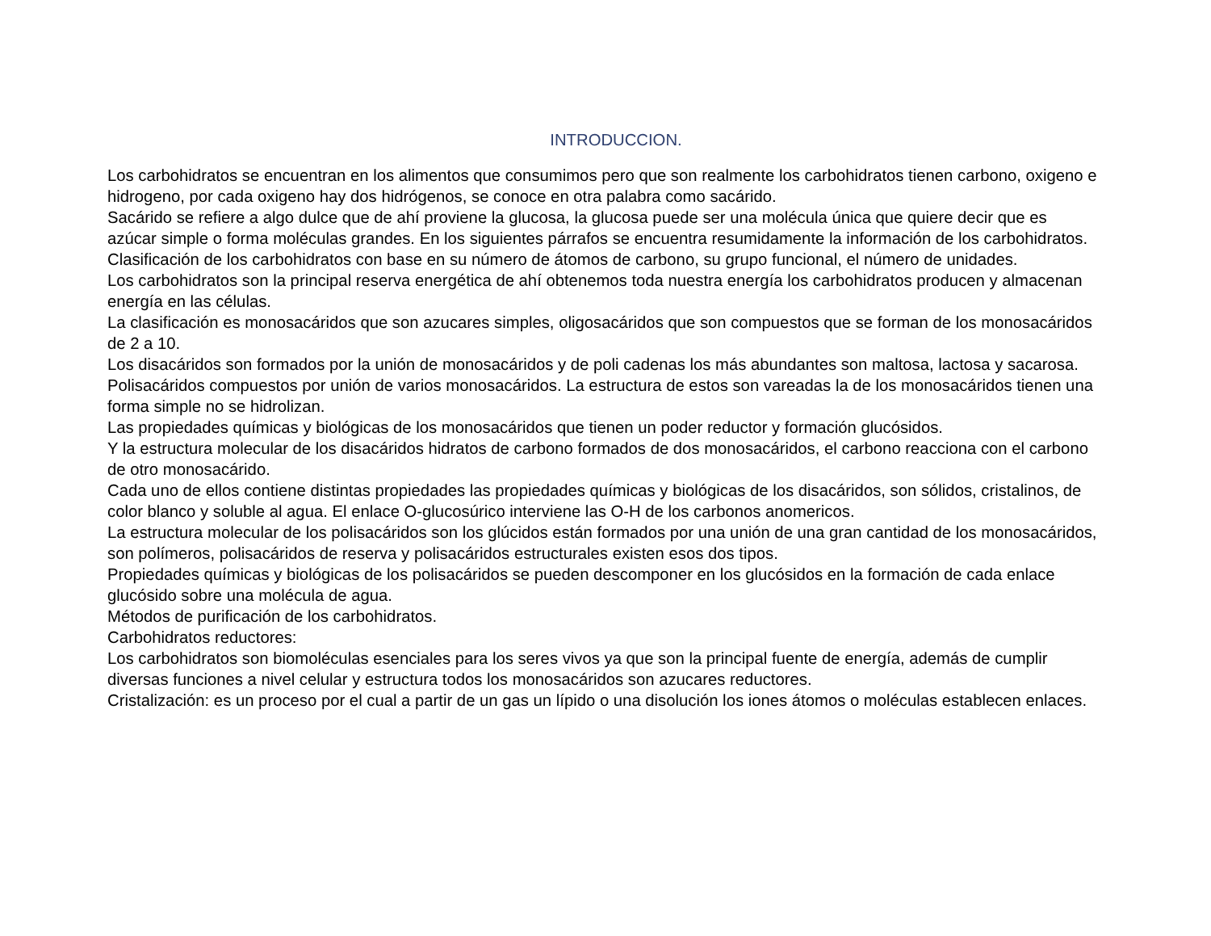INTRODUCCION.
Los carbohidratos se encuentran en los alimentos que consumimos pero que son realmente los carbohidratos tienen carbono, oxigeno e hidrogeno, por cada oxigeno hay dos hidrógenos, se conoce en otra palabra como sacárido.
Sacárido se refiere a algo dulce que de ahí proviene la glucosa, la glucosa puede ser una molécula única que quiere decir que es azúcar simple o forma moléculas grandes. En los siguientes párrafos se encuentra resumidamente la información de los carbohidratos.
Clasificación de los carbohidratos con base en su número de átomos de carbono, su grupo funcional, el número de unidades.
Los carbohidratos son la principal reserva energética de ahí obtenemos toda nuestra energía los carbohidratos producen y almacenan energía en las células.
La clasificación es monosacáridos que son azucares simples, oligosacáridos que son compuestos que se forman de los monosacáridos de 2 a 10.
Los disacáridos son formados por la unión de monosacáridos y de poli cadenas los más abundantes son maltosa, lactosa y sacarosa.
Polisacáridos compuestos por unión de varios monosacáridos. La estructura de estos son vareadas la de los monosacáridos tienen una forma simple no se hidrolizan.
Las propiedades químicas y biológicas de los monosacáridos que tienen un poder reductor y formación glucósidos.
Y la estructura molecular de los disacáridos hidratos de carbono formados de dos monosacáridos, el carbono reacciona con el carbono de otro monosacárido.
Cada uno de ellos contiene distintas propiedades las propiedades químicas y biológicas de los disacáridos, son sólidos, cristalinos, de color blanco y soluble al agua. El enlace O-glucosúrico interviene las O-H de los carbonos anomericos.
La estructura molecular de los polisacáridos son los glúcidos están formados por una unión de una gran cantidad de los monosacáridos, son polímeros, polisacáridos de reserva y polisacáridos estructurales existen esos dos tipos.
Propiedades químicas y biológicas de los polisacáridos se pueden descomponer en los glucósidos en la formación de cada enlace glucósido sobre una molécula de agua.
Métodos de purificación de los carbohidratos.
Carbohidratos reductores:
Los carbohidratos son biomoléculas esenciales para los seres vivos ya que son la principal fuente de energía, además de cumplir diversas funciones a nivel celular y estructura todos los monosacáridos son azucares reductores.
Cristalización: es un proceso por el cual a partir de un gas un lípido o una disolución los iones átomos o moléculas establecen enlaces.